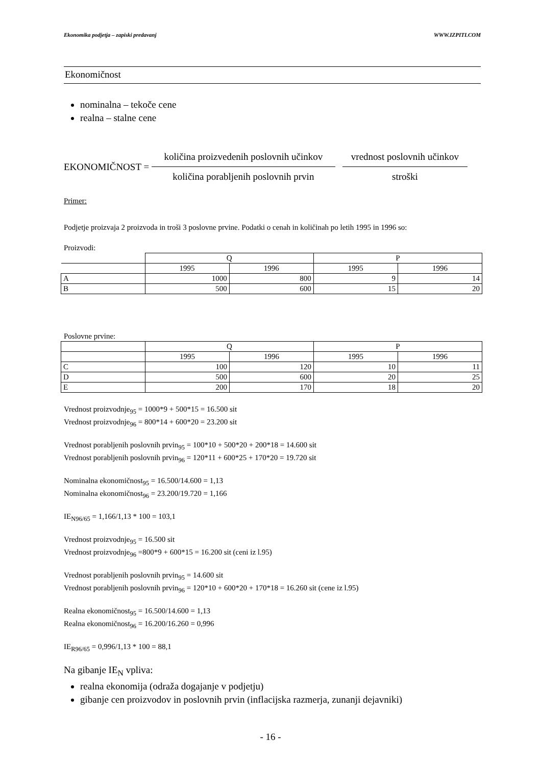Ekonomika podjetja – zapiski predavanj WWW.IZPITI.COM
Ekonomičnost
nominalna – tekoče cene
realna – stalne cene
EKONOMIČNOST =
količina proizvedenih poslovnih učinkov
količina porabljenih poslovnih prvin
vrednost poslovnih učinkov
stroški
Primer:
Podjetje proizvaja 2 proizvoda in troši 3 poslovne prvine. Podatki o cenah in količinah po letih 1995 in 1996 so:
Proizvodi:
| | Q | | P | |
| --- | --- | --- | --- | --- |
| | 1995 | 1996 | 1995 | 1996 |
| A | 1000 | 800 | 9 | 14 |
| B | 500 | 600 | 15 | 20 |
Poslovne prvine:
| | Q | | P | |
| --- | --- | --- | --- | --- |
| | 1995 | 1996 | 1995 | 1996 |
| C | 100 | 120 | 10 | 11 |
| D | 500 | 600 | 20 | 25 |
| E | 200 | 170 | 18 | 20 |
Vrednost proizvodnje<sub>95</sub> = 1000*9 + 500*15 = 16.500 sit
Vrednost proizvodnje<sub>96</sub> = 800*14 + 600*20 = 23.200 sit
Vrednost porabljenih poslovnih prvin<sub>95</sub> = 100*10 + 500*20 + 200*18 = 14.600 sit
Vrednost porabljenih poslovnih prvin<sub>96</sub> = 120*11 + 600*25 + 170*20 = 19.720 sit
Nominalna ekonomičnost<sub>95</sub> = 16.500/14.600 = 1,13
Nominalna ekonomičnost<sub>96</sub> = 23.200/19.720 = 1,166
IE<sub>N96/65</sub> = 1,166/1,13 * 100 = 103,1
Vrednost proizvodnje<sub>95</sub> = 16.500 sit
Vrednost proizvodnje<sub>96</sub> =800*9 + 600*15 = 16.200 sit (ceni iz l.95)
Vrednost porabljenih poslovnih prvin<sub>95</sub> = 14.600 sit
Vrednost porabljenih poslovnih prvin<sub>96</sub> = 120*10 + 600*20 + 170*18 = 16.260 sit (cene iz l.95)
Realna ekonomičnost<sub>95</sub> = 16.500/14.600 = 1,13
Realna ekonomičnost<sub>96</sub> = 16.200/16.260 = 0,996
IE<sub>R96/65</sub> = 0,996/1,13 * 100 = 88,1
Na gibanje IE<sub>N</sub> vpliva:
realna ekonomija (odraža dogajanje v podjetju)
gibanje cen proizvodov in poslovnih prvin (inflacijska razmerja, zunanji dejavniki)
- 16 -